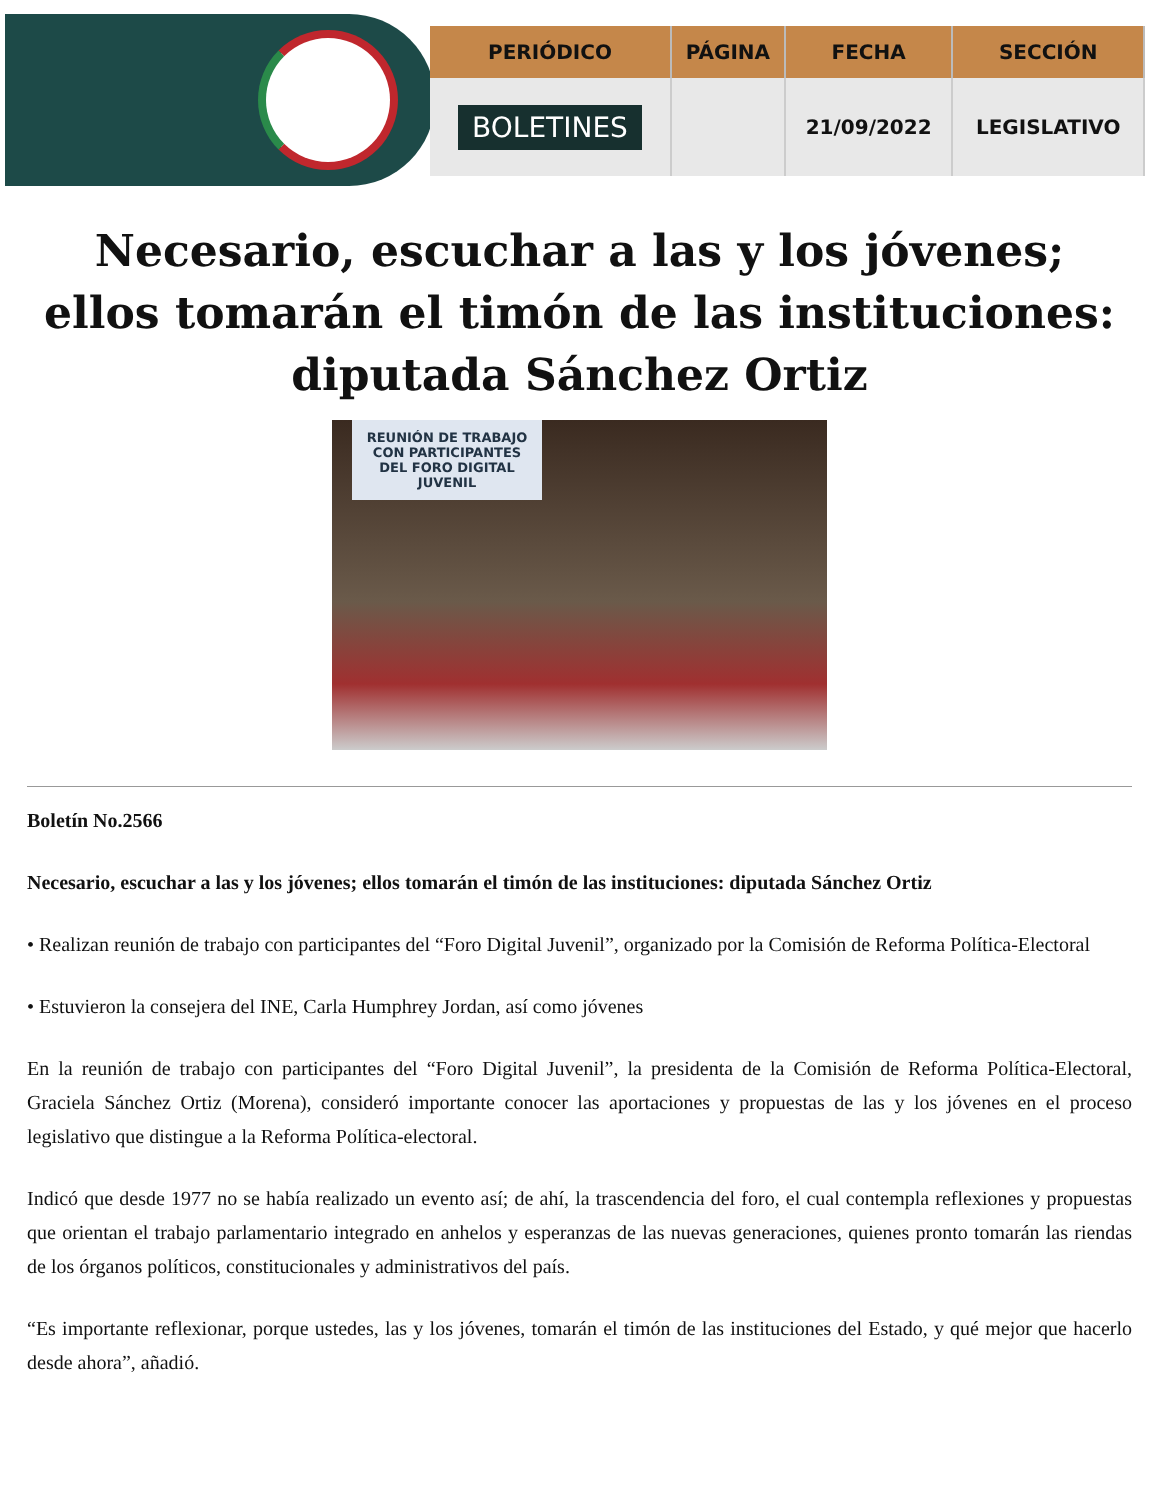| PERIÓDICO | PÁGINA | FECHA | SECCIÓN |
| --- | --- | --- | --- |
| BOLETINES | | 21/09/2022 | LEGISLATIVO |
Necesario, escuchar a las y los jóvenes; ellos tomarán el timón de las instituciones: diputada Sánchez Ortiz
REUNIÓN DE TRABAJO CON PARTICIPANTES DEL FORO DIGITAL JUVENIL
Boletín No.2566
Necesario, escuchar a las y los jóvenes; ellos tomarán el timón de las instituciones: diputada Sánchez Ortiz
• Realizan reunión de trabajo con participantes del “Foro Digital Juvenil”, organizado por la Comisión de Reforma Política-Electoral
• Estuvieron la consejera del INE, Carla Humphrey Jordan, así como jóvenes
En la reunión de trabajo con participantes del “Foro Digital Juvenil”, la presidenta de la Comisión de Reforma Política-Electoral, Graciela Sánchez Ortiz (Morena), consideró importante conocer las aportaciones y propuestas de las y los jóvenes en el proceso legislativo que distingue a la Reforma Política-electoral.
Indicó que desde 1977 no se había realizado un evento así; de ahí, la trascendencia del foro, el cual contempla reflexiones y propuestas que orientan el trabajo parlamentario integrado en anhelos y esperanzas de las nuevas generaciones, quienes pronto tomarán las riendas de los órganos políticos, constitucionales y administrativos del país.
“Es importante reflexionar, porque ustedes, las y los jóvenes, tomarán el timón de las instituciones del Estado, y qué mejor que hacerlo desde ahora”, añadió.